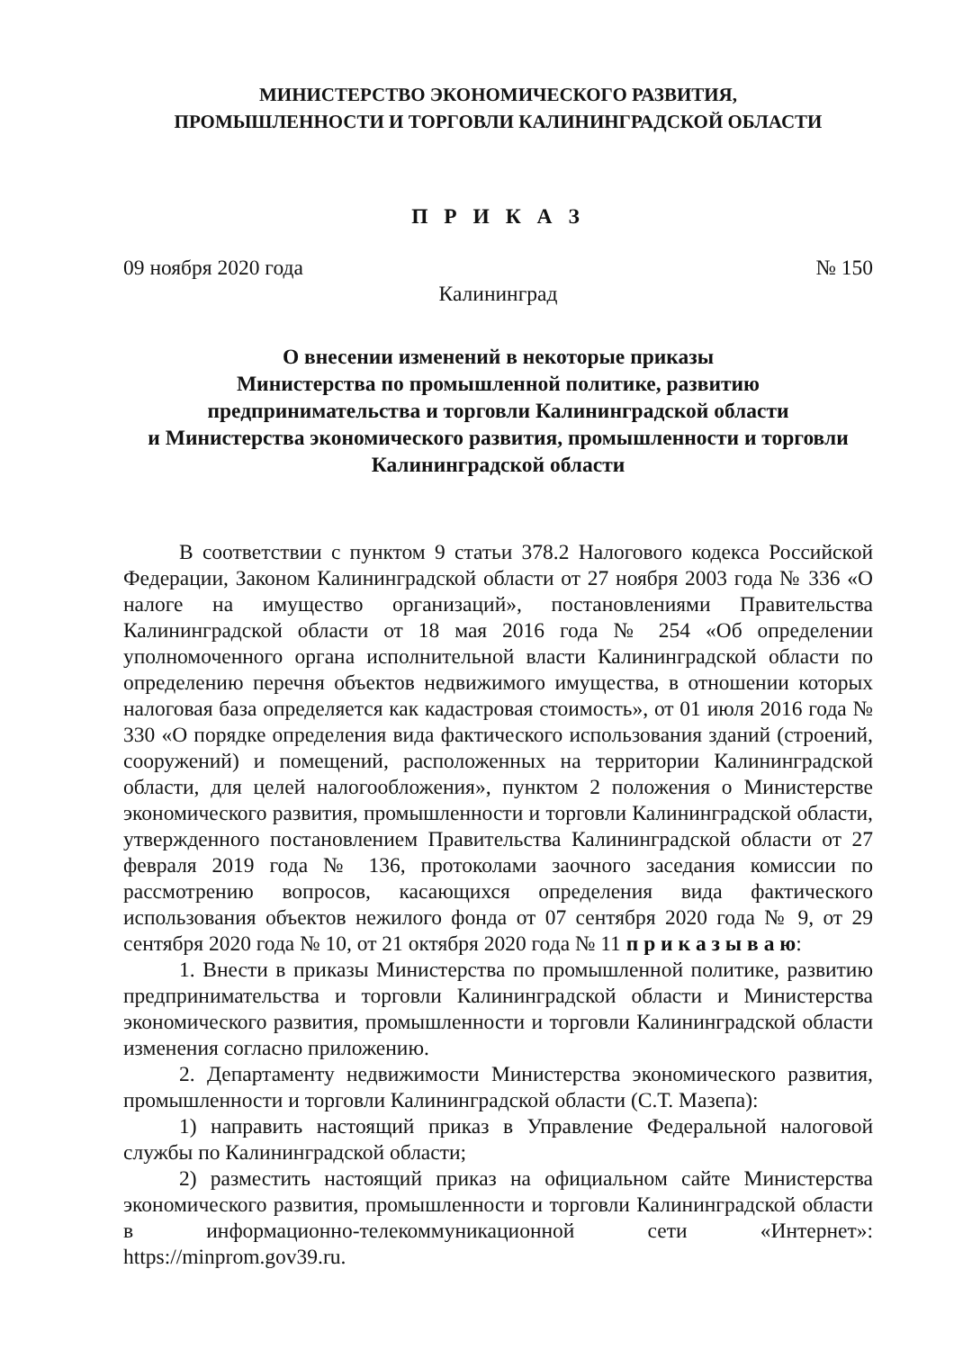МИНИСТЕРСТВО ЭКОНОМИЧЕСКОГО РАЗВИТИЯ,
ПРОМЫШЛЕННОСТИ И ТОРГОВЛИ КАЛИНИНГРАДСКОЙ ОБЛАСТИ
П Р И К А З
09 ноября 2020 года № 150
Калининград
О внесении изменений в некоторые приказы
Министерства по промышленной политике, развитию
предпринимательства и торговли Калининградской области
и Министерства экономического развития, промышленности и торговли
Калининградской области
В соответствии с пунктом 9 статьи 378.2 Налогового кодекса Российской Федерации, Законом Калининградской области от 27 ноября 2003 года № 336 «О налоге на имущество организаций», постановлениями Правительства Калининградской области от 18 мая 2016 года № 254 «Об определении уполномоченного органа исполнительной власти Калининградской области по определению перечня объектов недвижимого имущества, в отношении которых налоговая база определяется как кадастровая стоимость», от 01 июля 2016 года № 330 «О порядке определения вида фактического использования зданий (строений, сооружений) и помещений, расположенных на территории Калининградской области, для целей налогообложения», пунктом 2 положения о Министерстве экономического развития, промышленности и торговли Калининградской области, утвержденного постановлением Правительства Калининградской области от 27 февраля 2019 года № 136, протоколами заочного заседания комиссии по рассмотрению вопросов, касающихся определения вида фактического использования объектов нежилого фонда от 07 сентября 2020 года № 9, от 29 сентября 2020 года № 10, от 21 октября 2020 года № 11 п р и к а з ы в а ю:
1. Внести в приказы Министерства по промышленной политике, развитию предпринимательства и торговли Калининградской области и Министерства экономического развития, промышленности и торговли Калининградской области изменения согласно приложению.
2. Департаменту недвижимости Министерства экономического развития, промышленности и торговли Калининградской области (С.Т. Мазепа):
1) направить настоящий приказ в Управление Федеральной налоговой службы по Калининградской области;
2) разместить настоящий приказ на официальном сайте Министерства экономического развития, промышленности и торговли Калининградской области в информационно-телекоммуникационной сети «Интернет»: https://minprom.gov39.ru.